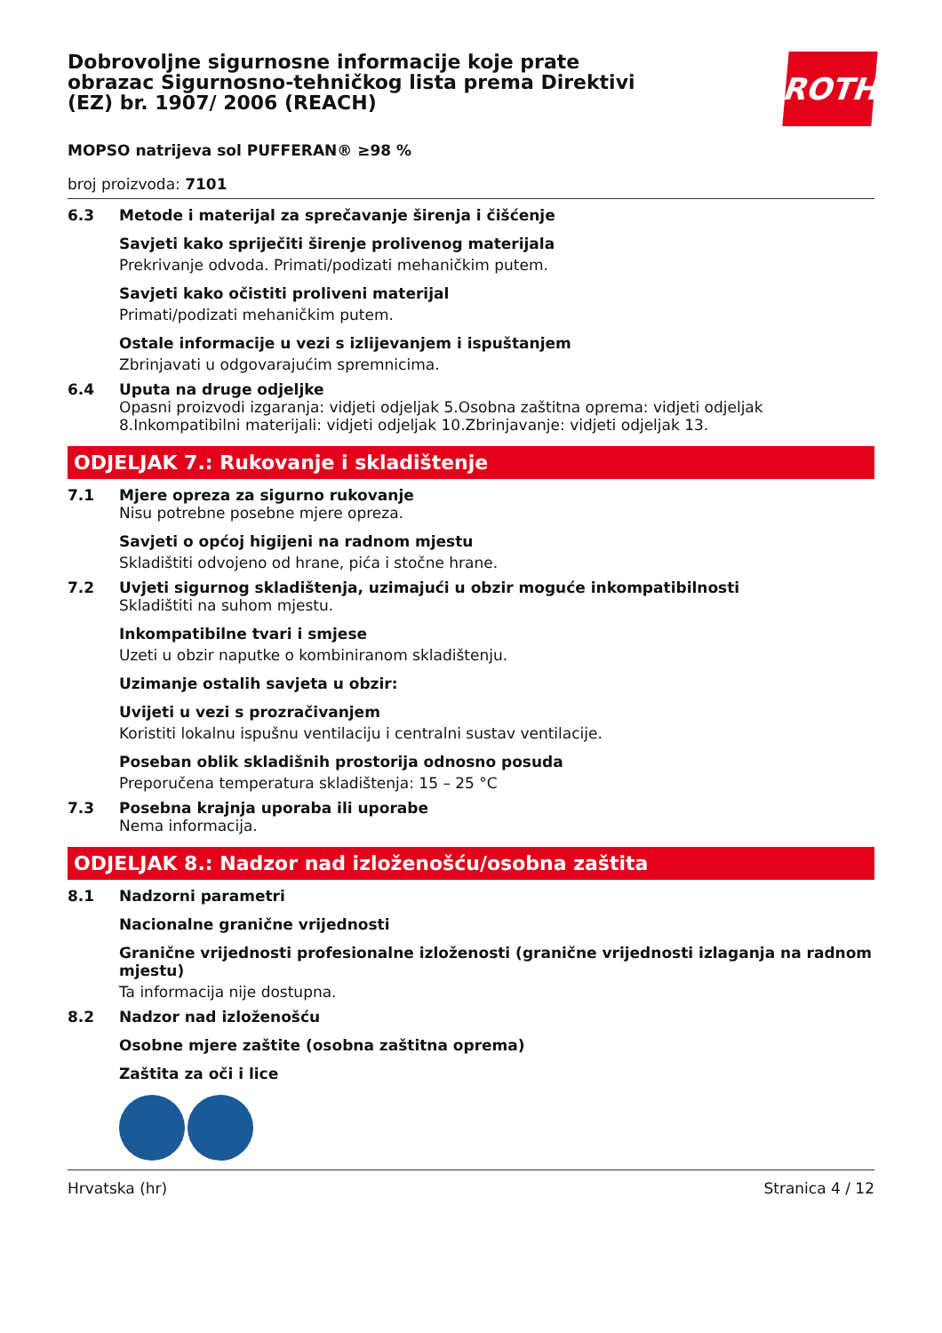Dobrovoljne sigurnosne informacije koje prate obrazac Sigurnosno-tehničkog lista prema Direktivi (EZ) br. 1907/ 2006 (REACH)
ROTH
MOPSO natrijeva sol PUFFERAN® ≥98 %
broj proizvoda: 7101
6.3 Metode i materijal za sprečavanje širenja i čišćenje
Savjeti kako spriječiti širenje prolivenog materijala
Prekrivanje odvoda. Primati/podizati mehaničkim putem.
Savjeti kako očistiti proliveni materijal
Primati/podizati mehaničkim putem.
Ostale informacije u vezi s izlijevanjem i ispuštanjem
Zbrinjavati u odgovarajućim spremnicima.
6.4 Uputa na druge odjeljke
Opasni proizvodi izgaranja: vidjeti odjeljak 5.Osobna zaštitna oprema: vidjeti odjeljak 8.Inkompatibilni materijali: vidjeti odjeljak 10.Zbrinjavanje: vidjeti odjeljak 13.
ODJELJAK 7.: Rukovanje i skladištenje
7.1 Mjere opreza za sigurno rukovanje
Nisu potrebne posebne mjere opreza.
Savjeti o općoj higijeni na radnom mjestu
Skladištiti odvojeno od hrane, pića i stočne hrane.
7.2 Uvjeti sigurnog skladištenja, uzimajući u obzir moguće inkompatibilnosti
Skladištiti na suhom mjestu.
Inkompatibilne tvari i smjese
Uzeti u obzir naputke o kombiniranom skladištenju.
Uzimanje ostalih savjeta u obzir:
Uvijeti u vezi s prozračivanjem
Koristiti lokalnu ispušnu ventilaciju i centralni sustav ventilacije.
Poseban oblik skladišnih prostorija odnosno posuda
Preporučena temperatura skladištenja: 15 – 25 °C
7.3 Posebna krajnja uporaba ili uporabe
Nema informacija.
ODJELJAK 8.: Nadzor nad izloženošću/osobna zaštita
8.1 Nadzorni parametri
Nacionalne granične vrijednosti
Granične vrijednosti profesionalne izloženosti (granične vrijednosti izlaganja na radnom mjestu)
Ta informacija nije dostupna.
8.2 Nadzor nad izloženošću
Osobne mjere zaštite (osobna zaštitna oprema)
Zaštita za oči i lice
Hrvatska (hr) Stranica 4 / 12